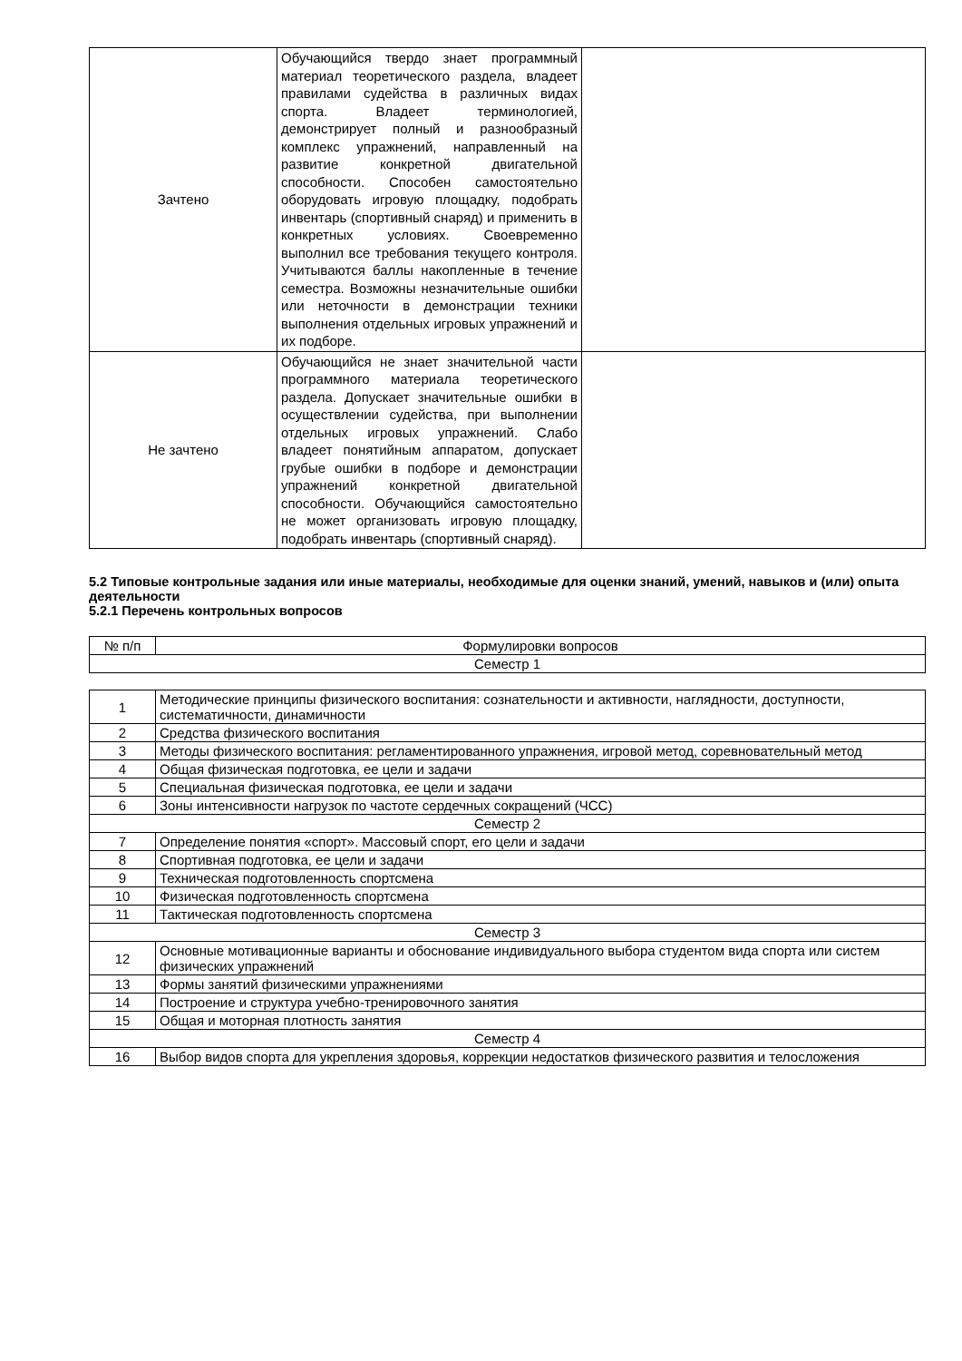| Зачтено | Обучающийся твердо знает программный материал теоретического раздела, владеет правилами судейства в различных видах спорта. Владеет терминологией, демонстрирует полный и разнообразный комплекс упражнений, направленный на развитие конкретной двигательной способности. Способен самостоятельно оборудовать игровую площадку, подобрать инвентарь (спортивный снаряд) и применить в конкретных условиях. Своевременно выполнил все требования текущего контроля. Учитываются баллы накопленные в течение семестра. Возможны незначительные ошибки или неточности в демонстрации техники выполнения отдельных игровых упражнений и их подборе. | |
| Не зачтено | Обучающийся не знает значительной части программного материала теоретического раздела. Допускает значительные ошибки в осуществлении судейства, при выполнении отдельных игровых упражнений. Слабо владеет понятийным аппаратом, допускает грубые ошибки в подборе и демонстрации упражнений конкретной двигательной способности. Обучающийся самостоятельно не может организовать игровую площадку, подобрать инвентарь (спортивный снаряд). | |
5.2 Типовые контрольные задания или иные материалы, необходимые для оценки знаний, умений, навыков и (или) опыта деятельности
5.2.1 Перечень контрольных вопросов
| № п/п | Формулировки вопросов |
| --- | --- |
| Семестр 1 | |
| 1 | Методические принципы физического воспитания: сознательности и активности, наглядности, доступности, систематичности, динамичности |
| 2 | Средства физического воспитания |
| 3 | Методы физического воспитания: регламентированного упражнения, игровой метод, соревновательный метод |
| 4 | Общая физическая подготовка, ее цели и задачи |
| 5 | Специальная физическая подготовка, ее цели и задачи |
| 6 | Зоны интенсивности нагрузок по частоте сердечных сокращений (ЧСС) |
| Семестр 2 | |
| 7 | Определение понятия «спорт». Массовый спорт, его цели и задачи |
| 8 | Спортивная подготовка, ее цели и задачи |
| 9 | Техническая подготовленность спортсмена |
| 10 | Физическая подготовленность спортсмена |
| 11 | Тактическая подготовленность спортсмена |
| Семестр 3 | |
| 12 | Основные мотивационные варианты и обоснование индивидуального выбора студентом вида спорта или систем физических упражнений |
| 13 | Формы занятий физическими упражнениями |
| 14 | Построение и структура учебно-тренировочного занятия |
| 15 | Общая и моторная плотность занятия |
| Семестр 4 | |
| 16 | Выбор видов спорта для укрепления здоровья, коррекции недостатков физического развития и телосложения |